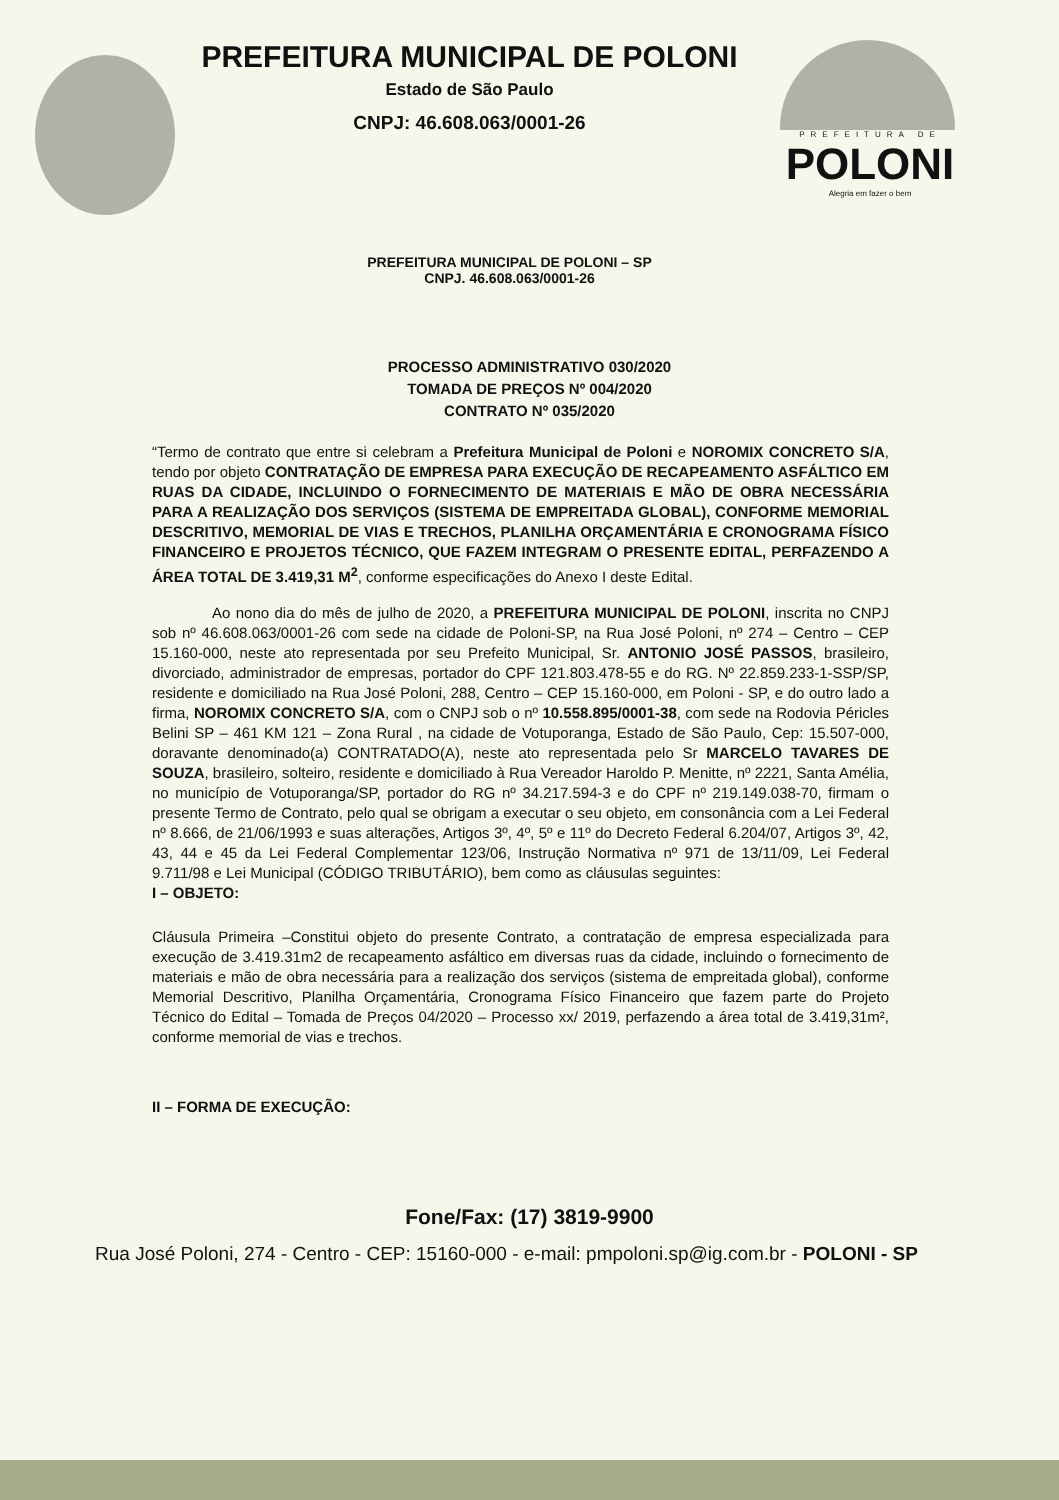PREFEITURA DE
POLONI
Alegria em fazer o bem
PREFEITURA MUNICIPAL DE POLONI
Estado de São Paulo
CNPJ: 46.608.063/0001-26
PREFEITURA MUNICIPAL DE POLONI – SP
CNPJ. 46.608.063/0001-26
PROCESSO ADMINISTRATIVO 030/2020
TOMADA DE PREÇOS Nº 004/2020
CONTRATO Nº 035/2020
“Termo de contrato que entre si celebram a Prefeitura Municipal de Poloni e NOROMIX CONCRETO S/A, tendo por objeto CONTRATAÇÃO DE EMPRESA PARA EXECUÇÃO DE RECAPEAMENTO ASFÁLTICO EM RUAS DA CIDADE, INCLUINDO O FORNECIMENTO DE MATERIAIS E MÃO DE OBRA NECESSÁRIA PARA A REALIZAÇÃO DOS SERVIÇOS (SISTEMA DE EMPREITADA GLOBAL), CONFORME MEMORIAL DESCRITIVO, MEMORIAL DE VIAS E TRECHOS, PLANILHA ORÇAMENTÁRIA E CRONOGRAMA FÍSICO FINANCEIRO E PROJETOS TÉCNICO, QUE FAZEM INTEGRAM O PRESENTE EDITAL, PERFAZENDO A ÁREA TOTAL DE 3.419,31 M<sup>2</sup>, conforme especificações do Anexo I deste Edital.
Ao nono dia do mês de julho de 2020, a PREFEITURA MUNICIPAL DE POLONI, inscrita no CNPJ sob nº 46.608.063/0001-26 com sede na cidade de Poloni-SP, na Rua José Poloni, nº 274 – Centro – CEP 15.160-000, neste ato representada por seu Prefeito Municipal, Sr. ANTONIO JOSÉ PASSOS, brasileiro, divorciado, administrador de empresas, portador do CPF 121.803.478-55 e do RG. Nº 22.859.233-1-SSP/SP, residente e domiciliado na Rua José Poloni, 288, Centro – CEP 15.160-000, em Poloni - SP, e do outro lado a firma, NOROMIX CONCRETO S/A, com o CNPJ sob o nº 10.558.895/0001-38, com sede na Rodovia Péricles Belini SP – 461 KM 121 – Zona Rural , na cidade de Votuporanga, Estado de São Paulo, Cep: 15.507-000, doravante denominado(a) CONTRATADO(A), neste ato representada pelo Sr MARCELO TAVARES DE SOUZA, brasileiro, solteiro, residente e domiciliado à Rua Vereador Haroldo P. Menitte, nº 2221, Santa Amélia, no município de Votuporanga/SP, portador do RG nº 34.217.594-3 e do CPF nº 219.149.038-70, firmam o presente Termo de Contrato, pelo qual se obrigam a executar o seu objeto, em consonância com a Lei Federal nº 8.666, de 21/06/1993 e suas alterações, Artigos 3º, 4º, 5º e 11º do Decreto Federal 6.204/07, Artigos 3º, 42, 43, 44 e 45 da Lei Federal Complementar 123/06, Instrução Normativa nº 971 de 13/11/09, Lei Federal 9.711/98 e Lei Municipal (CÓDIGO TRIBUTÁRIO), bem como as cláusulas seguintes:
I – OBJETO:
Cláusula Primeira –Constitui objeto do presente Contrato, a contratação de empresa especializada para execução de 3.419.31m2 de recapeamento asfáltico em diversas ruas da cidade, incluindo o fornecimento de materiais e mão de obra necessária para a realização dos serviços (sistema de empreitada global), conforme Memorial Descritivo, Planilha Orçamentária, Cronograma Físico Financeiro que fazem parte do Projeto Técnico do Edital – Tomada de Preços 04/2020 – Processo xx/ 2019, perfazendo a área total de 3.419,31m², conforme memorial de vias e trechos.
II – FORMA DE EXECUÇÃO:
Fone/Fax: (17) 3819-9900
Rua José Poloni, 274 - Centro - CEP: 15160-000 - e-mail: pmpoloni.sp@ig.com.br - POLONI - SP